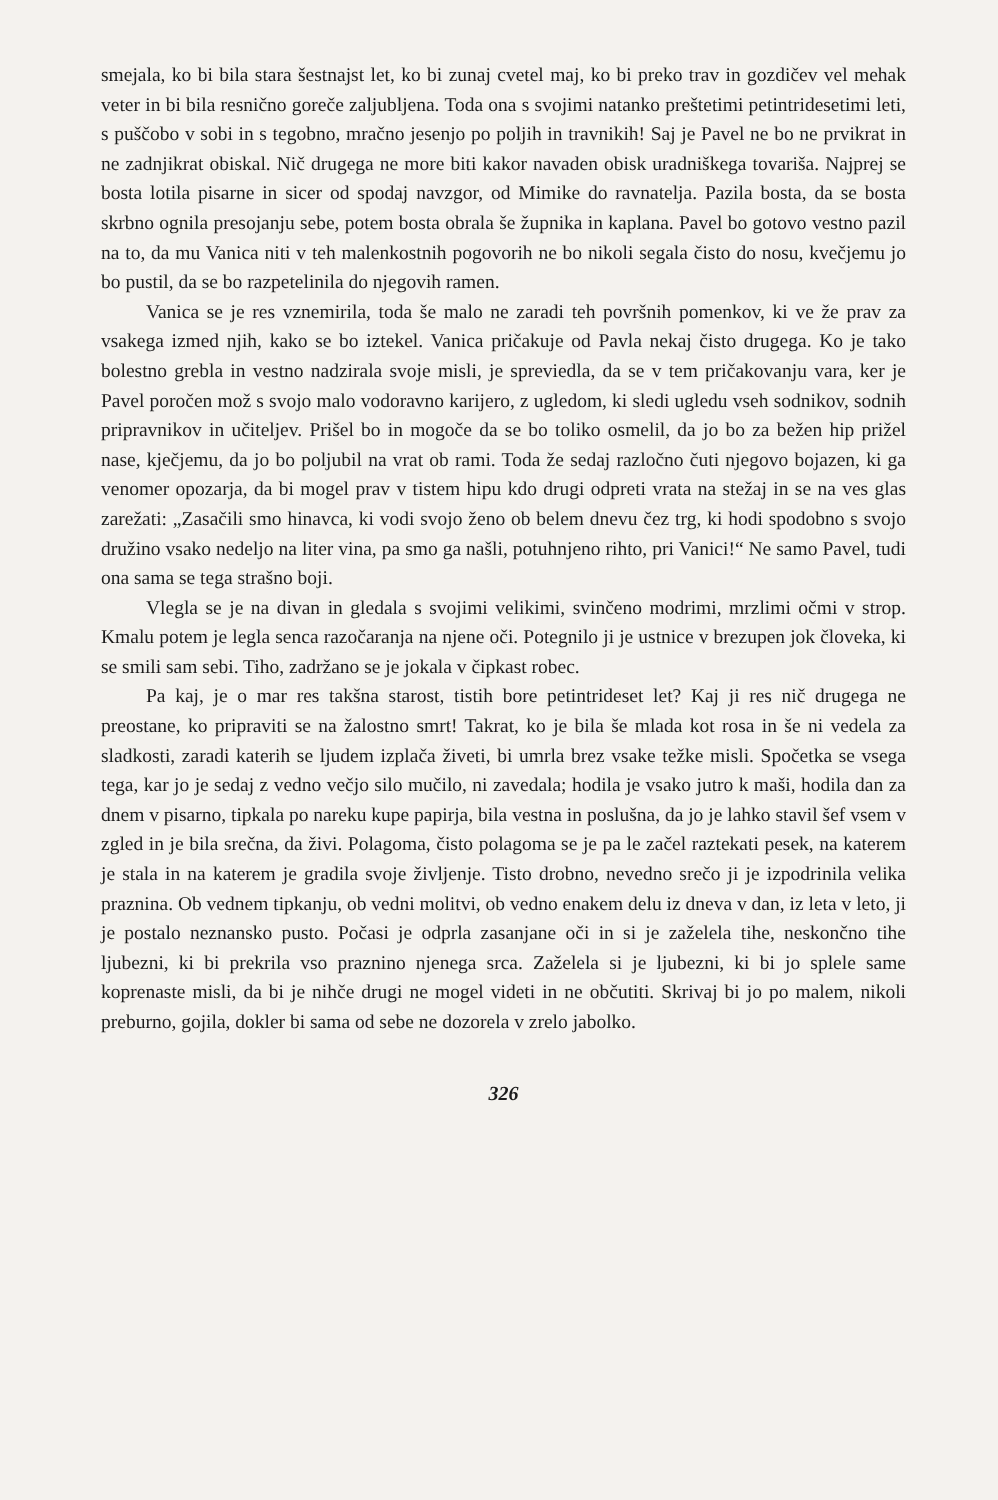smejala, ko bi bila stara šestnajst let, ko bi zunaj cvetel maj, ko bi preko trav in gozdičev vel mehak veter in bi bila resnično goreče zaljubljena. Toda ona s svojimi natanko preštetimi petintridesetimi leti, s puščobo v sobi in s tegobno, mračno jesenjo po poljih in travnikih! Saj je Pavel ne bo ne prvikrat in ne zadnjikrat obiskal. Nič drugega ne more biti kakor navaden obisk uradniškega tovariša. Najprej se bosta lotila pisarne in sicer od spodaj navzgor, od Mimike do ravnatelja. Pazila bosta, da se bosta skrbno ognila presojanju sebe, potem bosta obrala še župnika in kaplana. Pavel bo gotovo vestno pazil na to, da mu Vanica niti v teh malenkostnih pogovorih ne bo nikoli segala čisto do nosu, kvečjemu jo bo pustil, da se bo razpetelinila do njegovih ramen.
Vanica se je res vznemirila, toda še malo ne zaradi teh površnih pomenkov, ki ve že prav za vsakega izmed njih, kako se bo iztekel. Vanica pričakuje od Pavla nekaj čisto drugega. Ko je tako bolestno grebla in vestno nadzirala svoje misli, je spreviedla, da se v tem pričakovanju vara, ker je Pavel poročen mož s svojo malo vodoravno karijero, z ugledom, ki sledi ugledu vseh sodnikov, sodnih pripravnikov in učiteljev. Prišel bo in mogoče da se bo toliko osmelil, da jo bo za bežen hip prižel nase, kječjemu, da jo bo poljubil na vrat ob rami. Toda že sedaj razločno čuti njegovo bojazen, ki ga venomer opozarja, da bi mogel prav v tistem hipu kdo drugi odpreti vrata na stežaj in se na ves glas zarežati: „Zasačili smo hinavca, ki vodi svojo ženo ob belem dnevu čez trg, ki hodi spodobno s svojo družino vsako nedeljo na liter vina, pa smo ga našli, potuhnjeno rihto, pri Vanici!“ Ne samo Pavel, tudi ona sama se tega strašno boji.
Vlegla se je na divan in gledala s svojimi velikimi, svinčeno modrimi, mrzlimi očmi v strop. Kmalu potem je legla senca razočaranja na njene oči. Potegnilo ji je ustnice v brezupen jok človeka, ki se smili sam sebi. Tiho, zadržano se je jokala v čipkast robec.
Pa kaj, je o mar res takšna starost, tistih bore petintrideset let? Kaj ji res nič drugega ne preostane, ko pripraviti se na žalostno smrt! Takrat, ko je bila še mlada kot rosa in še ni vedela za sladkosti, zaradi katerih se ljudem izplača živeti, bi umrla brez vsake težke misli. Spočetka se vsega tega, kar jo je sedaj z vedno večjo silo mučilo, ni zavedala; hodila je vsako jutro k maši, hodila dan za dnem v pisarno, tipkala po nareku kupe papirja, bila vestna in poslušna, da jo je lahko stavil šef vsem v zgled in je bila srečna, da živi. Polagoma, čisto polagoma se je pa le začel raztekati pesek, na katerem je stala in na katerem je gradila svoje življenje. Tisto drobno, nevedno srečo ji je izpodrinila velika praznina. Ob vednem tipkanju, ob vedni molitvi, ob vedno enakem delu iz dneva v dan, iz leta v leto, ji je postalo neznansko pusto. Počasi je odprla zasanjane oči in si je zaželela tihe, neskončno tihe ljubezni, ki bi prekrila vso praznino njenega srca. Zaželela si je ljubezni, ki bi jo splele same koprenaste misli, da bi je nihče drugi ne mogel videti in ne občutiti. Skrivaj bi jo po malem, nikoli preburno, gojila, dokler bi sama od sebe ne dozorela v zrelo jabolko.
326